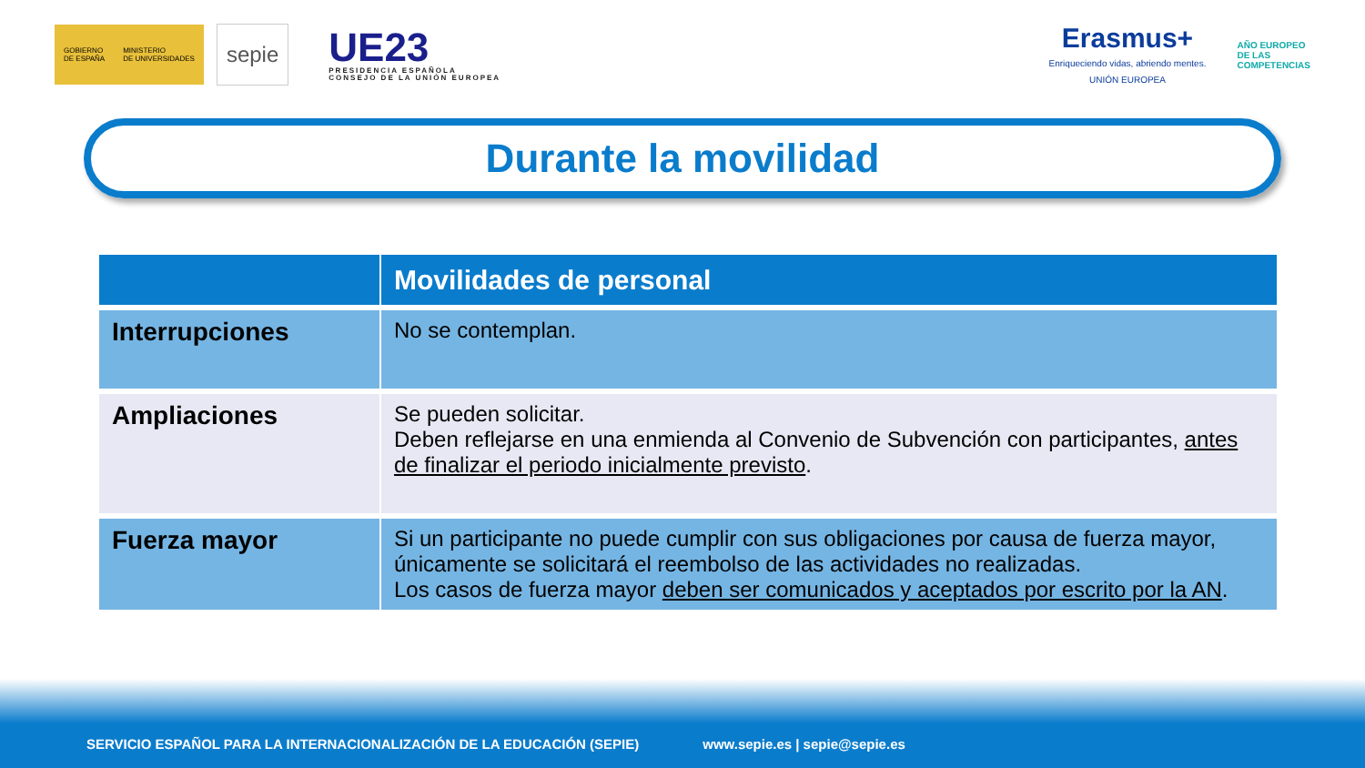GOBIERNO
DE ESPAÑA MINISTERIO
DE UNIVERSIDADES
sepie
UE23
PRESIDENCIA ESPAÑOLA
CONSEJO DE LA UNIÓN EUROPEA
Erasmus+
Enriqueciendo vidas, abriendo mentes.
UNIÓN EUROPEA
AÑO EUROPEO
DE LAS
COMPETENCIAS
Durante la movilidad
| | Movilidades de personal |
| --- | --- |
| Interrupciones | No se contemplan. |
| Ampliaciones | Se pueden solicitar. Deben reflejarse en una enmienda al Convenio de Subvención con participantes, antes de finalizar el periodo inicialmente previsto . |
| Fuerza mayor | Si un participante no puede cumplir con sus obligaciones por causa de fuerza mayor, únicamente se solicitará el reembolso de las actividades no realizadas. Los casos de fuerza mayor deben ser comunicados y aceptados por escrito por la AN . |
SERVICIO ESPAÑOL PARA LA INTERNACIONALIZACIÓN DE LA EDUCACIÓN (SEPIE) www.sepie.es | sepie@sepie.es